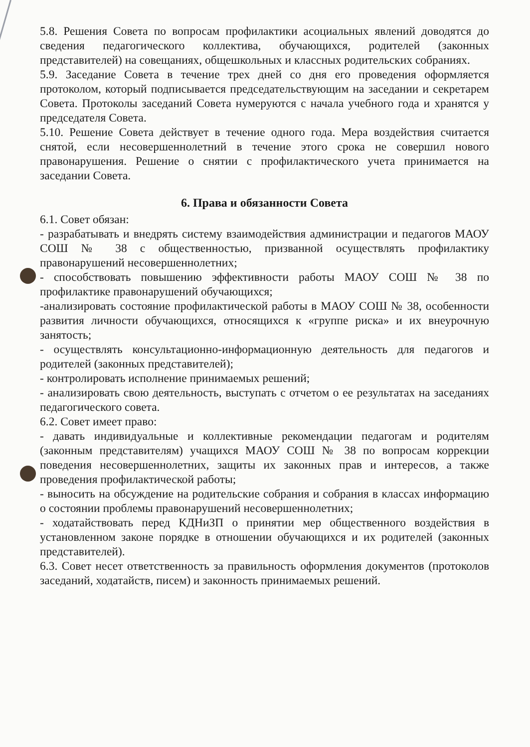5.8. Решения Совета по вопросам профилактики асоциальных явлений доводятся до сведения педагогического коллектива, обучающихся, родителей (законных представителей) на совещаниях, общешкольных и классных родительских собраниях.
5.9. Заседание Совета в течение трех дней со дня его проведения оформляется протоколом, который подписывается председательствующим на заседании и секретарем Совета. Протоколы заседаний Совета нумеруются с начала учебного года и хранятся у председателя Совета.
5.10. Решение Совета действует в течение одного года. Мера воздействия считается снятой, если несовершеннолетний в течение этого срока не совершил нового правонарушения. Решение о снятии с профилактического учета принимается на заседании Совета.
6. Права и обязанности Совета
6.1. Совет обязан:
- разрабатывать и внедрять систему взаимодействия администрации и педагогов МАОУ СОШ № 38 с общественностью, призванной осуществлять профилактику правонарушений несовершеннолетних;
- способствовать повышению эффективности работы МАОУ СОШ № 38 по профилактике правонарушений обучающихся;
-анализировать состояние профилактической работы в МАОУ СОШ № 38, особенности развития личности обучающихся, относящихся к «группе риска» и их внеурочную занятость;
- осуществлять консультационно-информационную деятельность для педагогов и родителей (законных представителей);
- контролировать исполнение принимаемых решений;
- анализировать свою деятельность, выступать с отчетом о ее результатах на заседаниях педагогического совета.
6.2. Совет имеет право:
- давать индивидуальные и коллективные рекомендации педагогам и родителям (законным представителям) учащихся МАОУ СОШ № 38 по вопросам коррекции поведения несовершеннолетних, защиты их законных прав и интересов, а также проведения профилактической работы;
- выносить на обсуждение на родительские собрания и собрания в классах информацию о состоянии проблемы правонарушений несовершеннолетних;
- ходатайствовать перед КДНиЗП о принятии мер общественного воздействия в установленном законе порядке в отношении обучающихся и их родителей (законных представителей).
6.3. Совет несет ответственность за правильность оформления документов (протоколов заседаний, ходатайств, писем) и законность принимаемых решений.